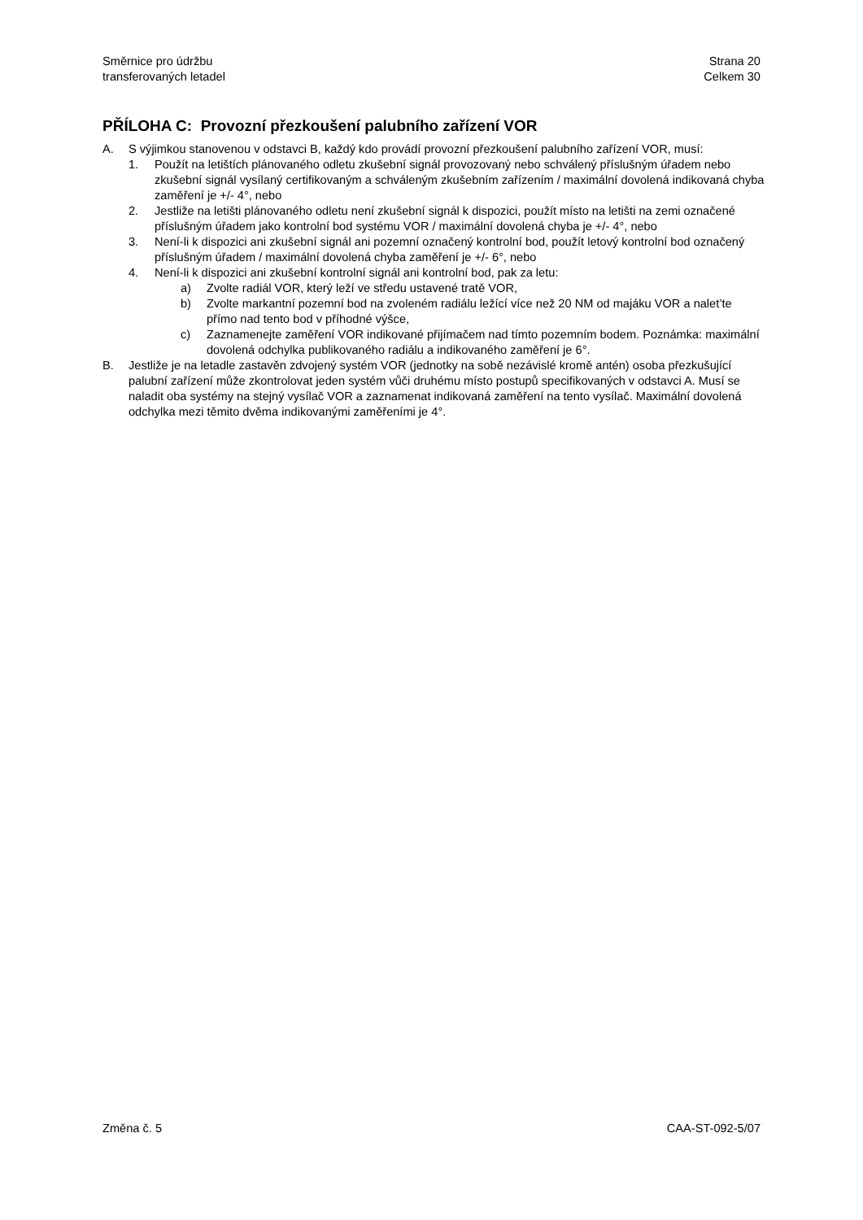Směrnice pro údržbu
transferovaných letadel
Strana 20
Celkem 30
PŘÍLOHA C: Provozní přezkoušení palubního zařízení VOR
A. S výjimkou stanovenou v odstavci B, každý kdo provádí provozní přezkoušení palubního zařízení VOR, musí:
1. Použít na letištích plánovaného odletu zkušební signál provozovaný nebo schválený příslušným úřadem nebo zkušební signál vysílaný certifikovaným a schváleným zkušebním zařízením / maximální dovolená indikovaná chyba zaměření je +/- 4°, nebo
2. Jestliže na letišti plánovaného odletu není zkušební signál k dispozici, použít místo na letišti na zemi označené příslušným úřadem jako kontrolní bod systému VOR / maximální dovolená chyba je +/- 4°, nebo
3. Není-li k dispozici ani zkušební signál ani pozemní označený kontrolní bod, použít letový kontrolní bod označený příslušným úřadem / maximální dovolená chyba zaměření je +/- 6°, nebo
4. Není-li k dispozici ani zkušební kontrolní signál ani kontrolní bod, pak za letu:
a) Zvolte radiál VOR, který leží ve středu ustavené tratě VOR,
b) Zvolte markantní pozemní bod na zvoleném radiálu ležící více než 20 NM od majáku VOR a nalet’te přímo nad tento bod v příhodné výšce,
c) Zaznamenejte zaměření VOR indikované přijímačem nad tímto pozemním bodem. Poznámka: maximální dovolená odchylka publikovaného radiálu a indikovaného zaměření je 6°.
B. Jestliže je na letadle zastavěn zdvojený systém VOR (jednotky na sobě nezávislé kromě antén) osoba přezkušující palubní zařízení může zkontrolovat jeden systém vůči druhému místo postupů specifikovaných v odstavci A. Musí se naladit oba systémy na stejný vysílač VOR a zaznamenat indikovaná zaměření na tento vysílač. Maximální dovolená odchylka mezi těmito dvěma indikovanými zaměřeními je 4°.
Změna č. 5 CAA-ST-092-5/07